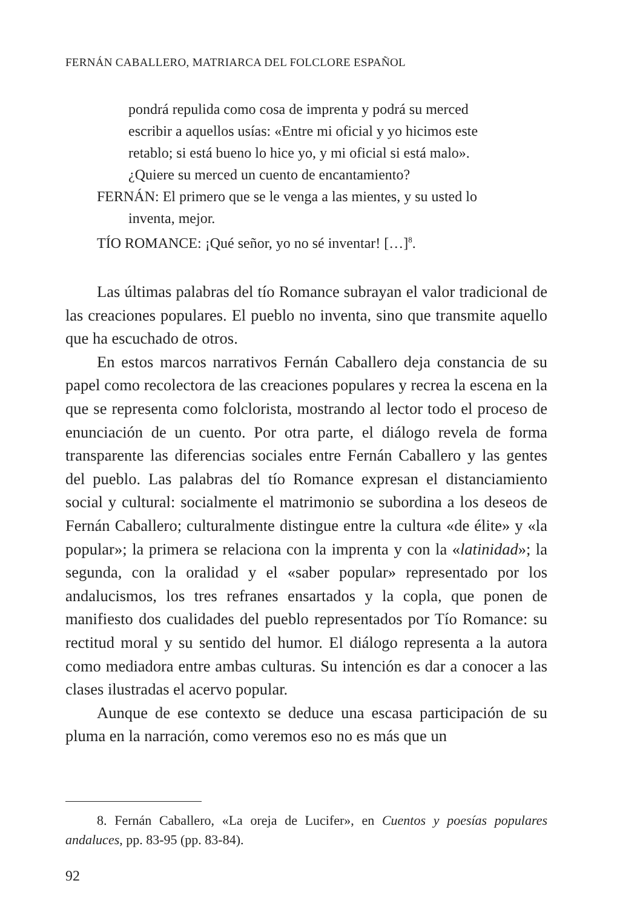FERNÁN CABALLERO, MATRIARCA DEL FOLCLORE ESPAÑOL
pondrá repulida como cosa de imprenta y podrá su merced escribir a aquellos usías: «Entre mi oficial y yo hicimos este retablo; si está bueno lo hice yo, y mi oficial si está malo». ¿Quiere su merced un cuento de encantamiento?
FERNÁN: El primero que se le venga a las mientes, y su usted lo inventa, mejor.
TÍO ROMANCE: ¡Qué señor, yo no sé inventar! […]<sup>8</sup>.
Las últimas palabras del tío Romance subrayan el valor tradicional de las creaciones populares. El pueblo no inventa, sino que transmite aquello que ha escuchado de otros.
En estos marcos narrativos Fernán Caballero deja constancia de su papel como recolectora de las creaciones populares y recrea la escena en la que se representa como folclorista, mostrando al lector todo el proceso de enunciación de un cuento. Por otra parte, el diálogo revela de forma transparente las diferencias sociales entre Fernán Caballero y las gentes del pueblo. Las palabras del tío Romance expresan el distanciamiento social y cultural: socialmente el matrimonio se subordina a los deseos de Fernán Caballero; culturalmente distingue entre la cultura «de élite» y «la popular»; la primera se relaciona con la imprenta y con la «latinidad»; la segunda, con la oralidad y el «saber popular» representado por los andalucismos, los tres refranes ensartados y la copla, que ponen de manifiesto dos cualidades del pueblo representados por Tío Romance: su rectitud moral y su sentido del humor. El diálogo representa a la autora como mediadora entre ambas culturas. Su intención es dar a conocer a las clases ilustradas el acervo popular.
Aunque de ese contexto se deduce una escasa participación de su pluma en la narración, como veremos eso no es más que un
8. Fernán Caballero, «La oreja de Lucifer», en Cuentos y poesías populares andaluces, pp. 83-95 (pp. 83-84).
92